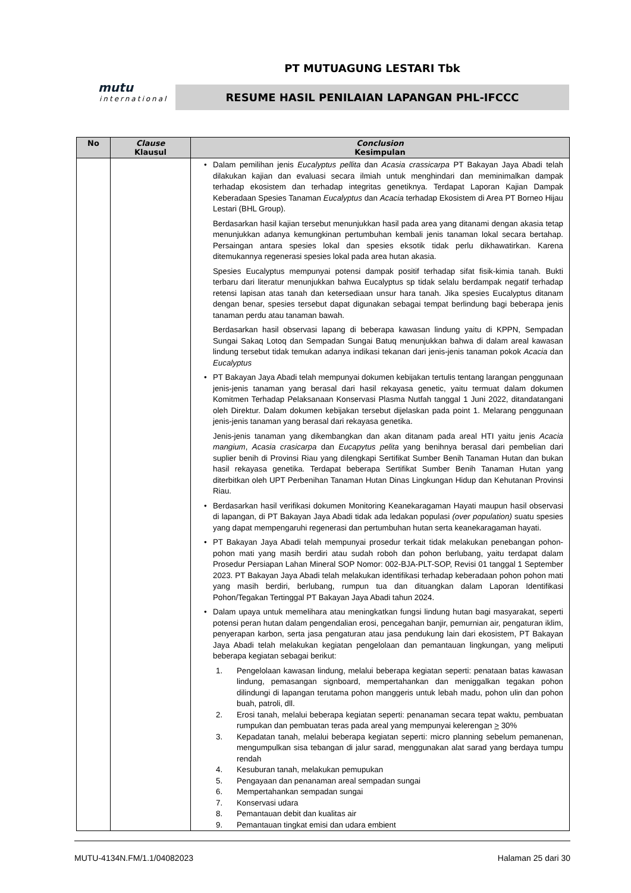PT MUTUAGUNG LESTARI Tbk
mutu
international
RESUME HASIL PENILAIAN LAPANGAN PHL-IFCCC
| No | Clause Klausul | Conclusion Kesimpulan |
| --- | --- | --- |
| | | • Dalam pemilihan jenis Eucalyptus pellita dan Acasia crassicarpa PT Bakayan Jaya Abadi telah dilakukan kajian dan evaluasi secara ilmiah untuk menghindari dan meminimalkan dampak terhadap ekosistem dan terhadap integritas genetiknya. Terdapat Laporan Kajian Dampak Keberadaan Spesies Tanaman Eucalyptus dan Acacia terhadap Ekosistem di Area PT Borneo Hijau Lestari (BHL Group). Berdasarkan hasil kajian tersebut menunjukkan hasil pada area yang ditanami dengan akasia tetap menunjukkan adanya kemungkinan pertumbuhan kembali jenis tanaman lokal secara bertahap. Persaingan antara spesies lokal dan spesies eksotik tidak perlu dikhawatirkan. Karena ditemukannya regenerasi spesies lokal pada area hutan akasia. Spesies Eucalyptus mempunyai potensi dampak positif terhadap sifat fisik-kimia tanah. Bukti terbaru dari literatur menunjukkan bahwa Eucalyptus sp tidak selalu berdampak negatif terhadap retensi lapisan atas tanah dan ketersediaan unsur hara tanah. Jika spesies Eucalyptus ditanam dengan benar, spesies tersebut dapat digunakan sebagai tempat berlindung bagi beberapa jenis tanaman perdu atau tanaman bawah. Berdasarkan hasil observasi lapang di beberapa kawasan lindung yaitu di KPPN, Sempadan Sungai Sakaq Lotoq dan Sempadan Sungai Batuq menunjukkan bahwa di dalam areal kawasan lindung tersebut tidak temukan adanya indikasi tekanan dari jenis-jenis tanaman pokok Acacia dan Eucalyptus • PT Bakayan Jaya Abadi telah mempunyai dokumen kebijakan tertulis tentang larangan penggunaan jenis-jenis tanaman yang berasal dari hasil rekayasa genetic, yaitu termuat dalam dokumen Komitmen Terhadap Pelaksanaan Konservasi Plasma Nutfah tanggal 1 Juni 2022, ditandatangani oleh Direktur. Dalam dokumen kebijakan tersebut dijelaskan pada point 1. Melarang penggunaan jenis-jenis tanaman yang berasal dari rekayasa genetika. Jenis-jenis tanaman yang dikembangkan dan akan ditanam pada areal HTI yaitu jenis Acacia mangium , Acasia crasicarpa dan Eucapytus pelita yang benihnya berasal dari pembelian dari suplier benih di Provinsi Riau yang dilengkapi Sertifikat Sumber Benih Tanaman Hutan dan bukan hasil rekayasa genetika. Terdapat beberapa Sertifikat Sumber Benih Tanaman Hutan yang diterbitkan oleh UPT Perbenihan Tanaman Hutan Dinas Lingkungan Hidup dan Kehutanan Provinsi Riau. • Berdasarkan hasil verifikasi dokumen Monitoring Keanekaragaman Hayati maupun hasil observasi di lapangan, di PT Bakayan Jaya Abadi tidak ada ledakan populasi (over population) suatu spesies yang dapat mempengaruhi regenerasi dan pertumbuhan hutan serta keanekaragaman hayati. • PT Bakayan Jaya Abadi telah mempunyai prosedur terkait tidak melakukan penebangan pohon-pohon mati yang masih berdiri atau sudah roboh dan pohon berlubang, yaitu terdapat dalam Prosedur Persiapan Lahan Mineral SOP Nomor: 002-BJA-PLT-SOP, Revisi 01 tanggal 1 September 2023. PT Bakayan Jaya Abadi telah melakukan identifikasi terhadap keberadaan pohon pohon mati yang masih berdiri, berlubang, rumpun tua dan dituangkan dalam Laporan Identifikasi Pohon/Tegakan Tertinggal PT Bakayan Jaya Abadi tahun 2024. • Dalam upaya untuk memelihara atau meningkatkan fungsi lindung hutan bagi masyarakat, seperti potensi peran hutan dalam pengendalian erosi, pencegahan banjir, pemurnian air, pengaturan iklim, penyerapan karbon, serta jasa pengaturan atau jasa pendukung lain dari ekosistem, PT Bakayan Jaya Abadi telah melakukan kegiatan pengelolaan dan pemantauan lingkungan, yang meliputi beberapa kegiatan sebagai berikut: 1. Pengelolaan kawasan lindung, melalui beberapa kegiatan seperti: penataan batas kawasan lindung, pemasangan signboard, mempertahankan dan meniggalkan tegakan pohon dilindungi di lapangan terutama pohon manggeris untuk lebah madu, pohon ulin dan pohon buah, patroli, dll. 2. Erosi tanah, melalui beberapa kegiatan seperti: penanaman secara tepat waktu, pembuatan rumpukan dan pembuatan teras pada areal yang mempunyai kelerengan > 30% 3. Kepadatan tanah, melalui beberapa kegiatan seperti: micro planning sebelum pemanenan, mengumpulkan sisa tebangan di jalur sarad, menggunakan alat sarad yang berdaya tumpu rendah 4. Kesuburan tanah, melakukan pemupukan 5. Pengayaan dan penanaman areal sempadan sungai 6. Mempertahankan sempadan sungai 7. Konservasi udara 8. Pemantauan debit dan kualitas air 9. Pemantauan tingkat emisi dan udara embient |
MUTU-4134N.FM/1.1/04082023 Halaman 25 dari 30